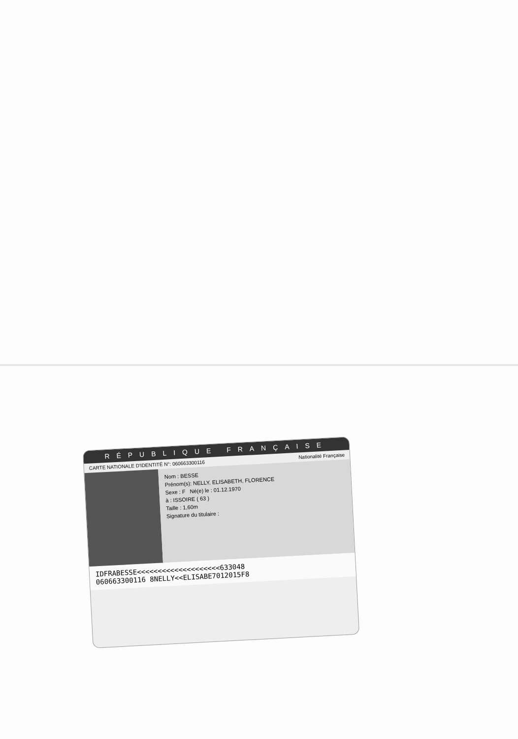RÉPUBLIQUE FRANÇAISE
CARTE NATIONALE D'IDENTITÉ N°: 060663300116 Nationalité Française
Nom : BESSE
Prénom(s): NELLY, ELISABETH, FLORENCE
Sexe : F Né(e) le : 01.12.1970
à : ISSOIRE ( 63 )
Taille : 1,60m
Signature du titulaire :
IDFRABESSE<<<<<<<<<<<<<<<<<<<<633048
060663300116 8NELLY<<ELISABE7012015F8